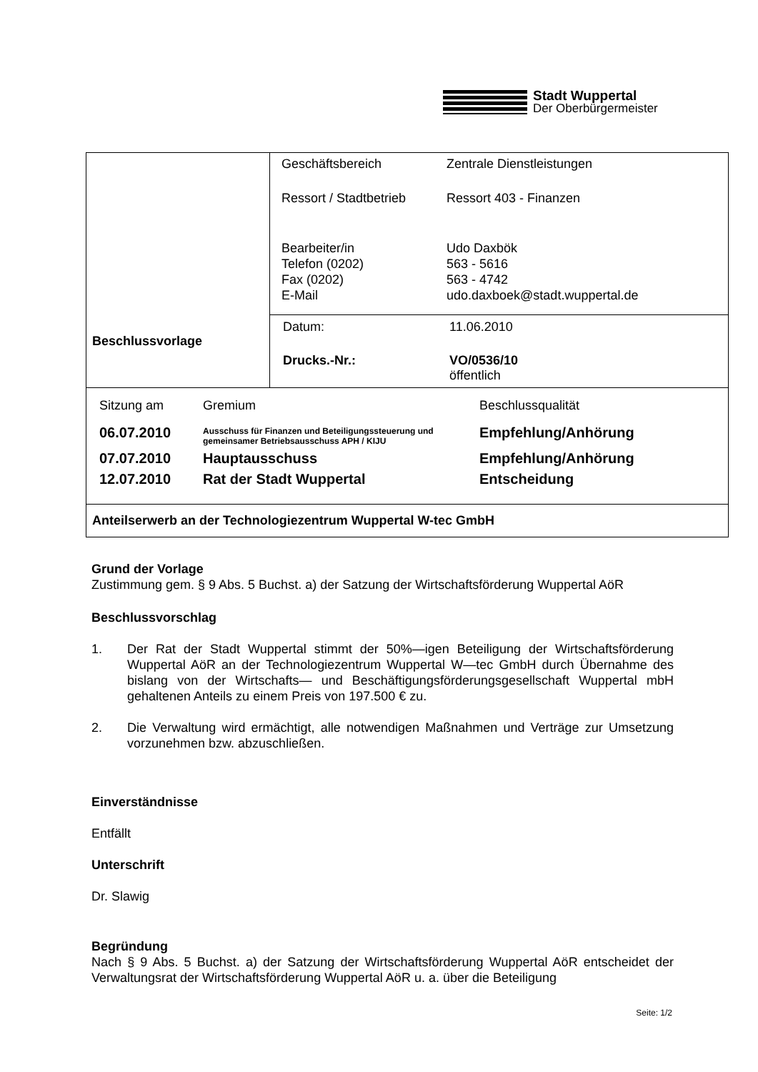Stadt Wuppertal
Der Oberbürgermeister
| Beschlussvorlage | / Geschäftsbereich / Zentrale Dienstleistungen / / Ressort / Stadtbetrieb / Ressort 403 - Finanzen / / Bearbeiter/in Telefon (0202) Fax (0202) E-Mail / Udo Daxbök 563 - 5616 563 - 4742 udo.daxboek@stadt.wuppertal.de / |
| | / Datum: / 11.06.2010 / / Drucks.-Nr.: / VO/0536/10 öffentlich / |
| / Sitzung am / Gremium / Beschlussqualität / / 06.07.2010 / Ausschuss für Finanzen und Beteiligungssteuerung und gemeinsamer Betriebsausschuss APH / KIJU / Empfehlung/Anhörung / / 07.07.2010 / Hauptausschuss / Empfehlung/Anhörung / / 12.07.2010 / Rat der Stadt Wuppertal / Entscheidung / | |
| Anteilserwerb an der Technologiezentrum Wuppertal W-tec GmbH | |
Grund der Vorlage
Zustimmung gem. § 9 Abs. 5 Buchst. a) der Satzung der Wirtschaftsförderung Wuppertal AöR
Beschlussvorschlag
1. Der Rat der Stadt Wuppertal stimmt der 50%—igen Beteiligung der Wirtschaftsförderung Wuppertal AöR an der Technologiezentrum Wuppertal W—tec GmbH durch Übernahme des bislang von der Wirtschafts— und Beschäftigungsförderungsgesellschaft Wuppertal mbH gehaltenen Anteils zu einem Preis von 197.500 € zu.
2. Die Verwaltung wird ermächtigt, alle notwendigen Maßnahmen und Verträge zur Umsetzung vorzunehmen bzw. abzuschließen.
Einverständnisse
Entfällt
Unterschrift
Dr. Slawig
Begründung
Nach § 9 Abs. 5 Buchst. a) der Satzung der Wirtschaftsförderung Wuppertal AöR entscheidet der Verwaltungsrat der Wirtschaftsförderung Wuppertal AöR u. a. über die Beteiligung
Seite: 1/2